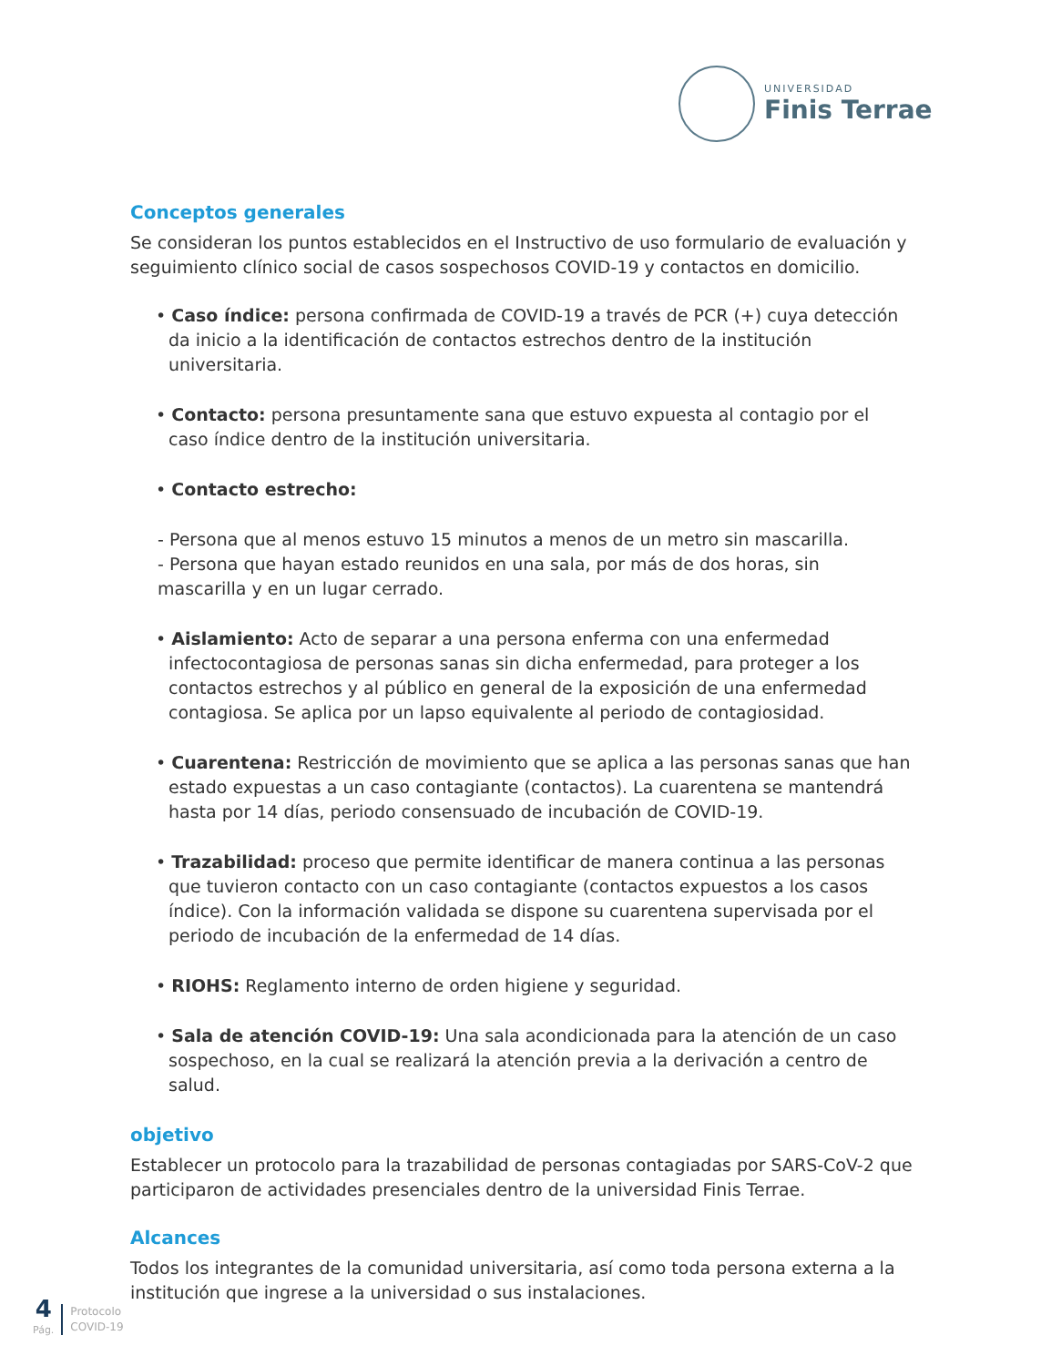UNIVERSIDAD
Finis Terrae
Conceptos generales
Se consideran los puntos establecidos en el Instructivo de uso formulario de evaluación y seguimiento clínico social de casos sospechosos COVID-19 y contactos en domicilio.
• Caso índice: persona confirmada de COVID-19 a través de PCR (+) cuya detección da inicio a la identificación de contactos estrechos dentro de la institución universitaria.
• Contacto: persona presuntamente sana que estuvo expuesta al contagio por el caso índice dentro de la institución universitaria.
• Contacto estrecho:
- Persona que al menos estuvo 15 minutos a menos de un metro sin mascarilla.
- Persona que hayan estado reunidos en una sala, por más de dos horas, sin mascarilla y en un lugar cerrado.
• Aislamiento: Acto de separar a una persona enferma con una enfermedad infectocontagiosa de personas sanas sin dicha enfermedad, para proteger a los contactos estrechos y al público en general de la exposición de una enfermedad contagiosa. Se aplica por un lapso equivalente al periodo de contagiosidad.
• Cuarentena: Restricción de movimiento que se aplica a las personas sanas que han estado expuestas a un caso contagiante (contactos). La cuarentena se mantendrá hasta por 14 días, periodo consensuado de incubación de COVID-19.
• Trazabilidad: proceso que permite identificar de manera continua a las personas que tuvieron contacto con un caso contagiante (contactos expuestos a los casos índice). Con la información validada se dispone su cuarentena supervisada por el periodo de incubación de la enfermedad de 14 días.
• RIOHS: Reglamento interno de orden higiene y seguridad.
• Sala de atención COVID-19: Una sala acondicionada para la atención de un caso sospechoso, en la cual se realizará la atención previa a la derivación a centro de salud.
objetivo
Establecer un protocolo para la trazabilidad de personas contagiadas por SARS-CoV-2 que participaron de actividades presenciales dentro de la universidad Finis Terrae.
Alcances
Todos los integrantes de la comunidad universitaria, así como toda persona externa a la institución que ingrese a la universidad o sus instalaciones.
4
Pág.
Protocolo
COVID-19